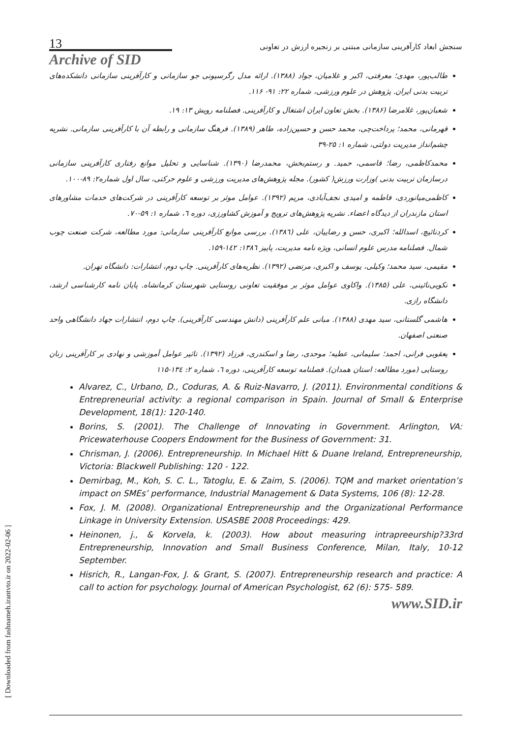[ Downloaded from fashnameh.irantvto.ir on 2022-02-06 ]
13
سنجش ابعاد کارآفرینی سازمانی مبتنی بر زنجیره ارزش در تعاونی
Archive of SID
طالب‌پور، مهدی؛ معرفتی، اکبر و غلامیان، جواد (۱۳۸۸). ارائه مدل رگرسیونی جو سازمانی و کارآفرینی سازمانی دانشکده‌های تربیت بدنی ایران. پژوهش در علوم ورزشی، شماره ۲۲: ۹۱- ۱۱۶.
شعبان‌پور، غلامرضا (۱۳۸۶). بخش تعاون ایران اشتغال و کارآفرینی. فصلنامه رویش ۱۳: ۱۹.
قهرمانی، محمد؛ پرداخت‌چی، محمد حسن و حسین‌زاده، طاهر (۱۳۸۹). فرهنگ سازمانی و رابطه آن با کارآفرینی سازمانی. نشریه چشم‌انداز مدیریت دولتی، شماره ۱: ۲۵-۳۹
محمدکاظمی، رضا؛ قاسمی، حمید. و رستم‌بخش، محمدرضا (۱۳۹۰). شناسایی و تحلیل موانع رفتاری کارآفرینی سازمانی درسازمان تربیت بدنی )وزارت ورزش( کشور). مجله پژوهش‌های مدیریت ورزشی و علوم حرکتی، سال اول شماره۲: ۸۹-۱۰۰.
کاظمی‌میانوردی، فاطمه و امیدی نجف‌آبادی، مریم (۱۳۹۲). عوامل موثر بر توسعه کارآفرینی در شرکت‌های خدمات مشاورهای استان مازندران از دیدگاه اعضاء. نشریه پژوهش‌های ترویج و آموزش کشاورزی، دوره ٦، شماره ۱: ۵۹-۷۰.
کردنائیچ، اسدالله؛ اکبری، حسن و رضاییان، علی (۱۳۸٦). بررسی موانع کارآفرینی سازمانی: مورد مطالعه، شرکت صنعت چوب شمال. فصلنامه مدرس علوم انسانی، ویژه نامه مدیریت، پاییز ۱۳۸٦: ۱٤۲-۱۵۹.
مقیمی، سید محمد؛ وکیلی، یوسف و اکبری، مرتضی (۱۳۹۲). نظریه‌های کارآفرینی. چاپ دوم، انتشارات: دانشگاه تهران.
نکویی‌نائینی، علی (۱۳۸۵). واکاوی عوامل موثر بر موفقیت تعاونی روستایی شهرستان کرمانشاه. پایان نامه کارشناسی ارشد، دانشگاه رازی.
هاشمی گلستانی، سید مهدی (۱۳۸۸). مبانی علم کارآفرینی (دانش مهندسی کارآفرینی). چاپ دوم، انتشارات جهاد دانشگاهی واحد صنعتی اصفهان.
یعقوبی فرانی، احمد؛ سلیمانی، عطیه؛ موحدی، رضا و اسکندری، فرزاد (۱۳۹۲). تاثیر عوامل آموزشی و نهادی بر کارآفرینی زنان روستایی (مورد مطالعه: استان همدان). فصلنامه توسعه کارآفرینی، دوره ٦، شماره ۲: ۱۳٤-۱۱۵
Alvarez, C., Urbano, D., Coduras, A. & Ruiz-Navarro, J. (2011). Environmental conditions & Entrepreneurial activity: a regional comparison in Spain. Journal of Small & Enterprise Development, 18(1): 120-140.
Borins, S. (2001). The Challenge of Innovating in Government. Arlington, VA: Pricewaterhouse Coopers Endowment for the Business of Government: 31.
Chrisman, J. (2006). Entrepreneurship. In Michael Hitt & Duane Ireland, Entrepreneurship, Victoria: Blackwell Publishing: 120 - 122.
Demirbag, M., Koh, S. C. L., Tatoglu, E. & Zaim, S. (2006). TQM and market orientation’s impact on SMEs’ performance, Industrial Management & Data Systems, 106 (8): 12-28.
Fox, J. M. (2008). Organizational Entrepreneurship and the Organizational Performance Linkage in University Extension. USASBE 2008 Proceedings: 429.
Heinonen, j., & Korvela, k. (2003). How about measuring intrapreeurship?33rd Entrepreneurship, Innovation and Small Business Conference, Milan, Italy, 10-12 September.
Hisrich, R., Langan-Fox, J. & Grant, S. (2007). Entrepreneurship research and practice: A call to action for psychology. Journal of American Psychologist, 62 (6): 575- 589.
www.SID.ir